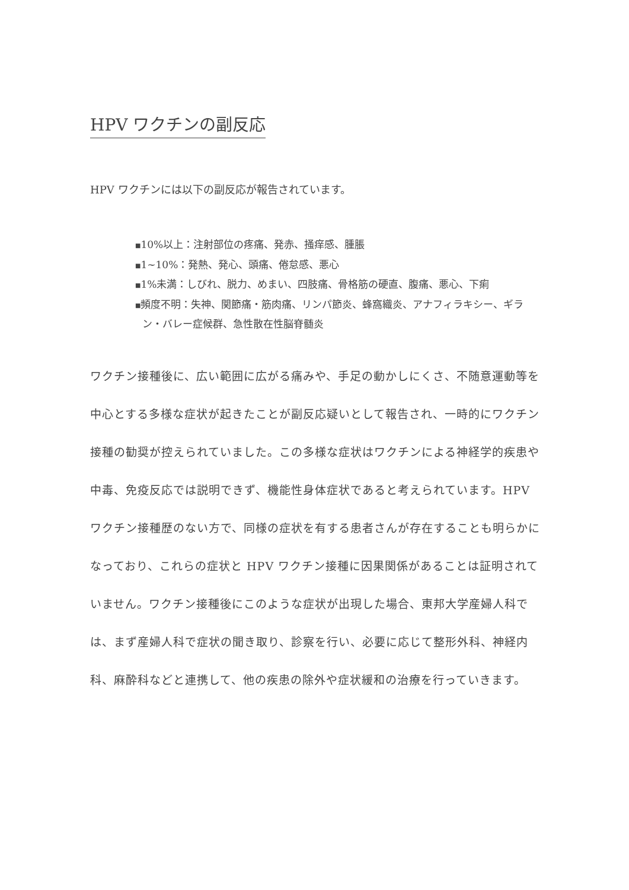HPV ワクチンの副反応
HPV ワクチンには以下の副反応が報告されています。
■10%以上：注射部位の疼痛、発赤、掻痒感、腫脹
■1~10%：発熱、発心、頭痛、倦怠感、悪心
■1%未満：しびれ、脱力、めまい、四肢痛、骨格筋の硬直、腹痛、悪心、下痢
■頻度不明：失神、関節痛・筋肉痛、リンパ節炎、蜂窩織炎、アナフィラキシー、ギラン・バレー症候群、急性散在性脳脊髄炎
ワクチン接種後に、広い範囲に広がる痛みや、手足の動かしにくさ、不随意運動等を中心とする多様な症状が起きたことが副反応疑いとして報告され、一時的にワクチン接種の勧奨が控えられていました。この多様な症状はワクチンによる神経学的疾患や中毒、免疫反応では説明できず、機能性身体症状であると考えられています。HPV ワクチン接種歴のない方で、同様の症状を有する患者さんが存在することも明らかになっており、これらの症状と HPV ワクチン接種に因果関係があることは証明されていません。ワクチン接種後にこのような症状が出現した場合、東邦大学産婦人科では、まず産婦人科で症状の聞き取り、診察を行い、必要に応じて整形外科、神経内科、麻酔科などと連携して、他の疾患の除外や症状緩和の治療を行っていきます。